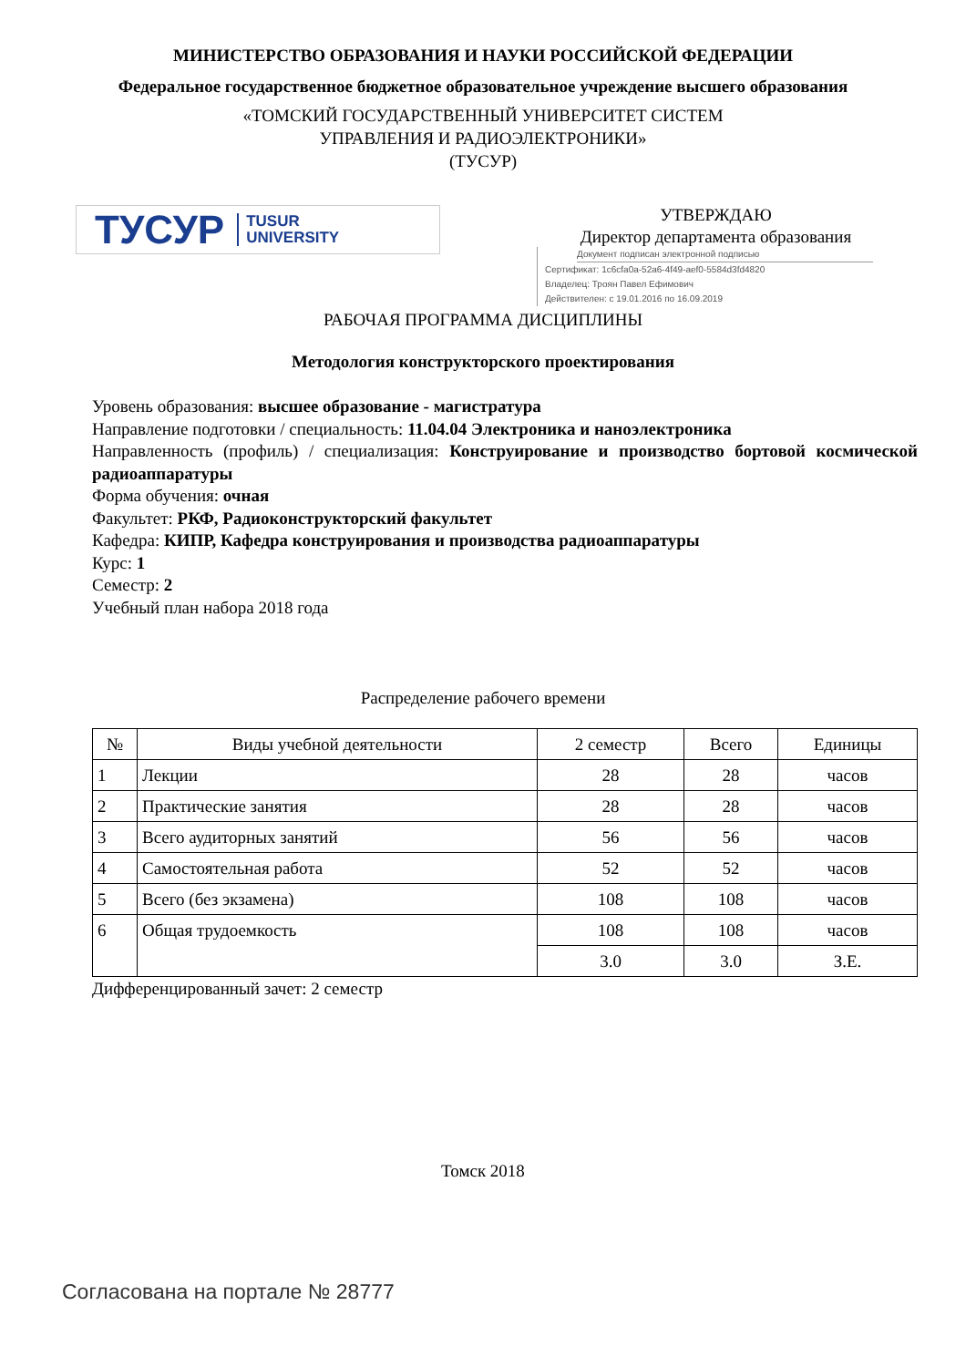МИНИСТЕРСТВО ОБРАЗОВАНИЯ И НАУКИ РОССИЙСКОЙ ФЕДЕРАЦИИ
Федеральное государственное бюджетное образовательное учреждение высшего образования
«ТОМСКИЙ ГОСУДАРСТВЕННЫЙ УНИВЕРСИТЕТ СИСТЕМ
УПРАВЛЕНИЯ И РАДИОЭЛЕКТРОНИКИ»
(ТУСУР)
ТУСУР TUSUR
UNIVERSITY
УТВЕРЖДАЮ
Директор департамента образования
Документ подписан электронной подписью
Сертификат: 1c6cfa0a-52a6-4f49-aef0-5584d3fd4820
Владелец: Троян Павел Ефимович
Действителен: с 19.01.2016 по 16.09.2019
РАБОЧАЯ ПРОГРАММА ДИСЦИПЛИНЫ
Методология конструкторского проектирования
Уровень образования: высшее образование - магистратура
Направление подготовки / специальность: 11.04.04 Электроника и наноэлектроника
Направленность (профиль) / специализация: Конструирование и производство бортовой космической радиоаппаратуры
Форма обучения: очная
Факультет: РКФ, Радиоконструкторский факультет
Кафедра: КИПР, Кафедра конструирования и производства радиоаппаратуры
Курс: 1
Семестр: 2
Учебный план набора 2018 года
Распределение рабочего времени
| № | Виды учебной деятельности | 2 семестр | Всего | Единицы |
| --- | --- | --- | --- | --- |
| 1 | Лекции | 28 | 28 | часов |
| 2 | Практические занятия | 28 | 28 | часов |
| 3 | Всего аудиторных занятий | 56 | 56 | часов |
| 4 | Самостоятельная работа | 52 | 52 | часов |
| 5 | Всего (без экзамена) | 108 | 108 | часов |
| 6 | Общая трудоемкость | 108 | 108 | часов |
| | | 3.0 | 3.0 | З.Е. |
Дифференцированный зачет: 2 семестр
Томск 2018
Согласована на портале № 28777